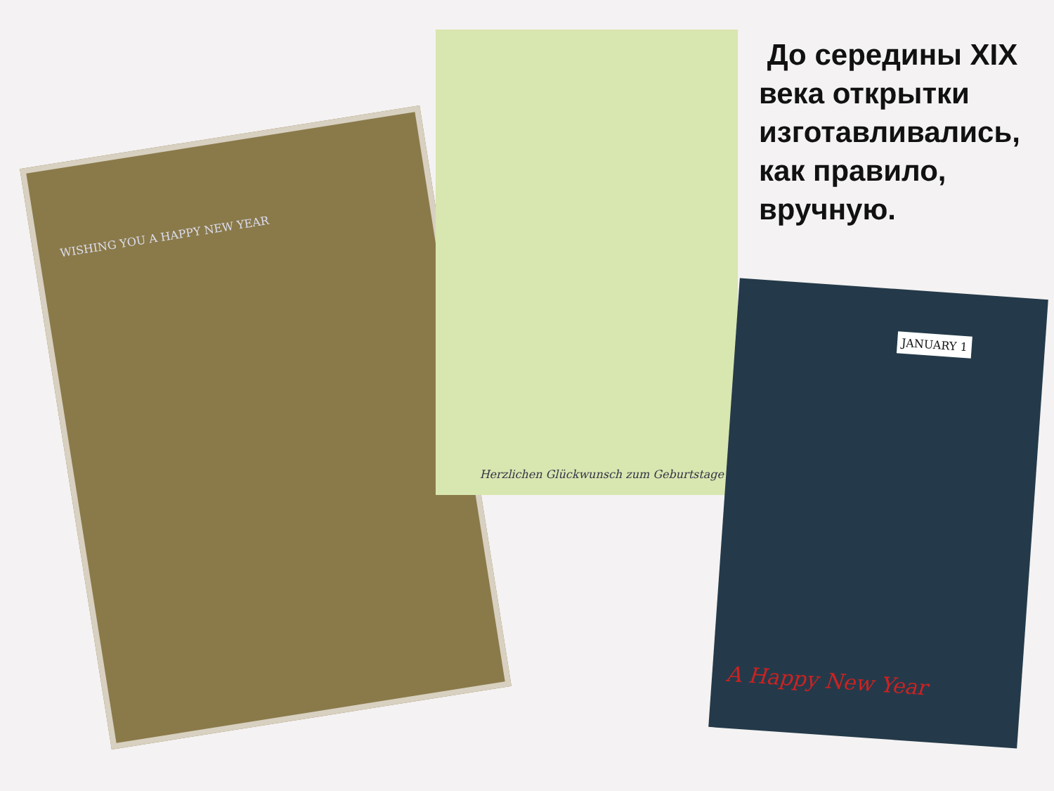WISHING YOU A HAPPY NEW YEAR
Herzlichen Glückwunsch zum Geburtstage
JANUARY 1
A Happy New Year
До середины XIX века открытки изготавливались, как правило, вручную.